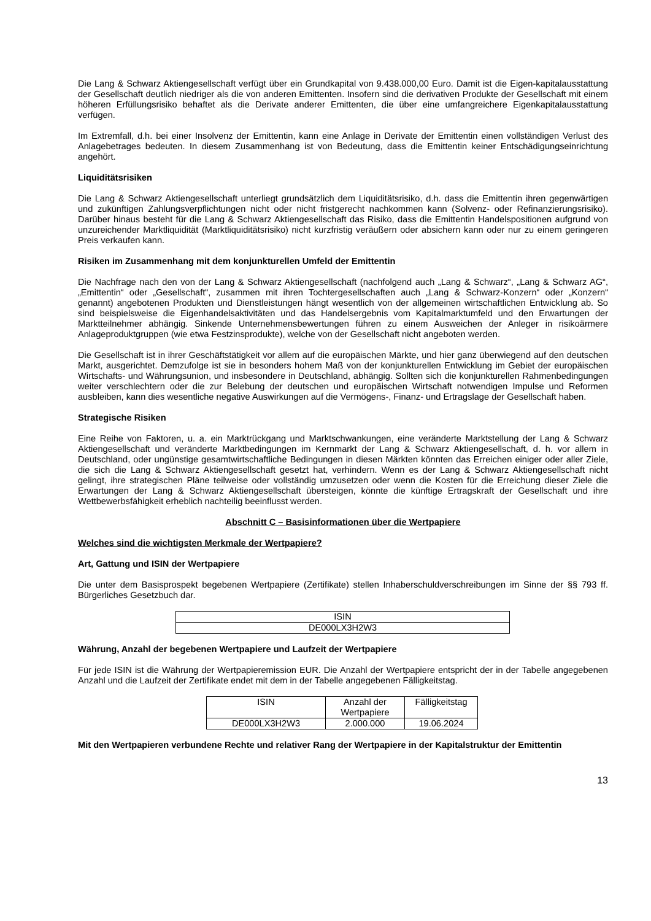Die Lang & Schwarz Aktiengesellschaft verfügt über ein Grundkapital von 9.438.000,00 Euro. Damit ist die Eigen-kapitalausstattung der Gesellschaft deutlich niedriger als die von anderen Emittenten. Insofern sind die derivativen Produkte der Gesellschaft mit einem höheren Erfüllungsrisiko behaftet als die Derivate anderer Emittenten, die über eine umfangreichere Eigenkapitalausstattung verfügen.
Im Extremfall, d.h. bei einer Insolvenz der Emittentin, kann eine Anlage in Derivate der Emittentin einen vollständigen Verlust des Anlagebetrages bedeuten. In diesem Zusammenhang ist von Bedeutung, dass die Emittentin keiner Entschädigungseinrichtung angehört.
Liquiditätsrisiken
Die Lang & Schwarz Aktiengesellschaft unterliegt grundsätzlich dem Liquiditätsrisiko, d.h. dass die Emittentin ihren gegenwärtigen und zukünftigen Zahlungsverpflichtungen nicht oder nicht fristgerecht nachkommen kann (Solvenz- oder Refinanzierungsrisiko). Darüber hinaus besteht für die Lang & Schwarz Aktiengesellschaft das Risiko, dass die Emittentin Handelspositionen aufgrund von unzureichender Marktliquidität (Marktliquiditätsrisiko) nicht kurzfristig veräußern oder absichern kann oder nur zu einem geringeren Preis verkaufen kann.
Risiken im Zusammenhang mit dem konjunkturellen Umfeld der Emittentin
Die Nachfrage nach den von der Lang & Schwarz Aktiengesellschaft (nachfolgend auch „Lang & Schwarz“, „Lang & Schwarz AG“, „Emittentin“ oder „Gesellschaft“, zusammen mit ihren Tochtergesellschaften auch „Lang & Schwarz-Konzern“ oder „Konzern“ genannt) angebotenen Produkten und Dienstleistungen hängt wesentlich von der allgemeinen wirtschaftlichen Entwicklung ab. So sind beispielsweise die Eigenhandelsaktivitäten und das Handelsergebnis vom Kapitalmarktumfeld und den Erwartungen der Marktteilnehmer abhängig. Sinkende Unternehmensbewertungen führen zu einem Ausweichen der Anleger in risikoärmere Anlageproduktgruppen (wie etwa Festzinsprodukte), welche von der Gesellschaft nicht angeboten werden.
Die Gesellschaft ist in ihrer Geschäftstätigkeit vor allem auf die europäischen Märkte, und hier ganz überwiegend auf den deutschen Markt, ausgerichtet. Demzufolge ist sie in besonders hohem Maß von der konjunkturellen Entwicklung im Gebiet der europäischen Wirtschafts- und Währungsunion, und insbesondere in Deutschland, abhängig. Sollten sich die konjunkturellen Rahmenbedingungen weiter verschlechtern oder die zur Belebung der deutschen und europäischen Wirtschaft notwendigen Impulse und Reformen ausbleiben, kann dies wesentliche negative Auswirkungen auf die Vermögens-, Finanz- und Ertragslage der Gesellschaft haben.
Strategische Risiken
Eine Reihe von Faktoren, u. a. ein Marktrückgang und Marktschwankungen, eine veränderte Marktstellung der Lang & Schwarz Aktiengesellschaft und veränderte Marktbedingungen im Kernmarkt der Lang & Schwarz Aktiengesellschaft, d. h. vor allem in Deutschland, oder ungünstige gesamtwirtschaftliche Bedingungen in diesen Märkten könnten das Erreichen einiger oder aller Ziele, die sich die Lang & Schwarz Aktiengesellschaft gesetzt hat, verhindern. Wenn es der Lang & Schwarz Aktiengesellschaft nicht gelingt, ihre strategischen Pläne teilweise oder vollständig umzusetzen oder wenn die Kosten für die Erreichung dieser Ziele die Erwartungen der Lang & Schwarz Aktiengesellschaft übersteigen, könnte die künftige Ertragskraft der Gesellschaft und ihre Wettbewerbsfähigkeit erheblich nachteilig beeinflusst werden.
Abschnitt C – Basisinformationen über die Wertpapiere
Welches sind die wichtigsten Merkmale der Wertpapiere?
Art, Gattung und ISIN der Wertpapiere
Die unter dem Basisprospekt begebenen Wertpapiere (Zertifikate) stellen Inhaberschuldverschreibungen im Sinne der §§ 793 ff. Bürgerliches Gesetzbuch dar.
| ISIN |
| DE000LX3H2W3 |
Währung, Anzahl der begebenen Wertpapiere und Laufzeit der Wertpapiere
Für jede ISIN ist die Währung der Wertpapieremission EUR. Die Anzahl der Wertpapiere entspricht der in der Tabelle angegebenen Anzahl und die Laufzeit der Zertifikate endet mit dem in der Tabelle angegebenen Fälligkeitstag.
| ISIN | Anzahl der Wertpapiere | Fälligkeitstag |
| DE000LX3H2W3 | 2.000.000 | 19.06.2024 |
Mit den Wertpapieren verbundene Rechte und relativer Rang der Wertpapiere in der Kapitalstruktur der Emittentin
13